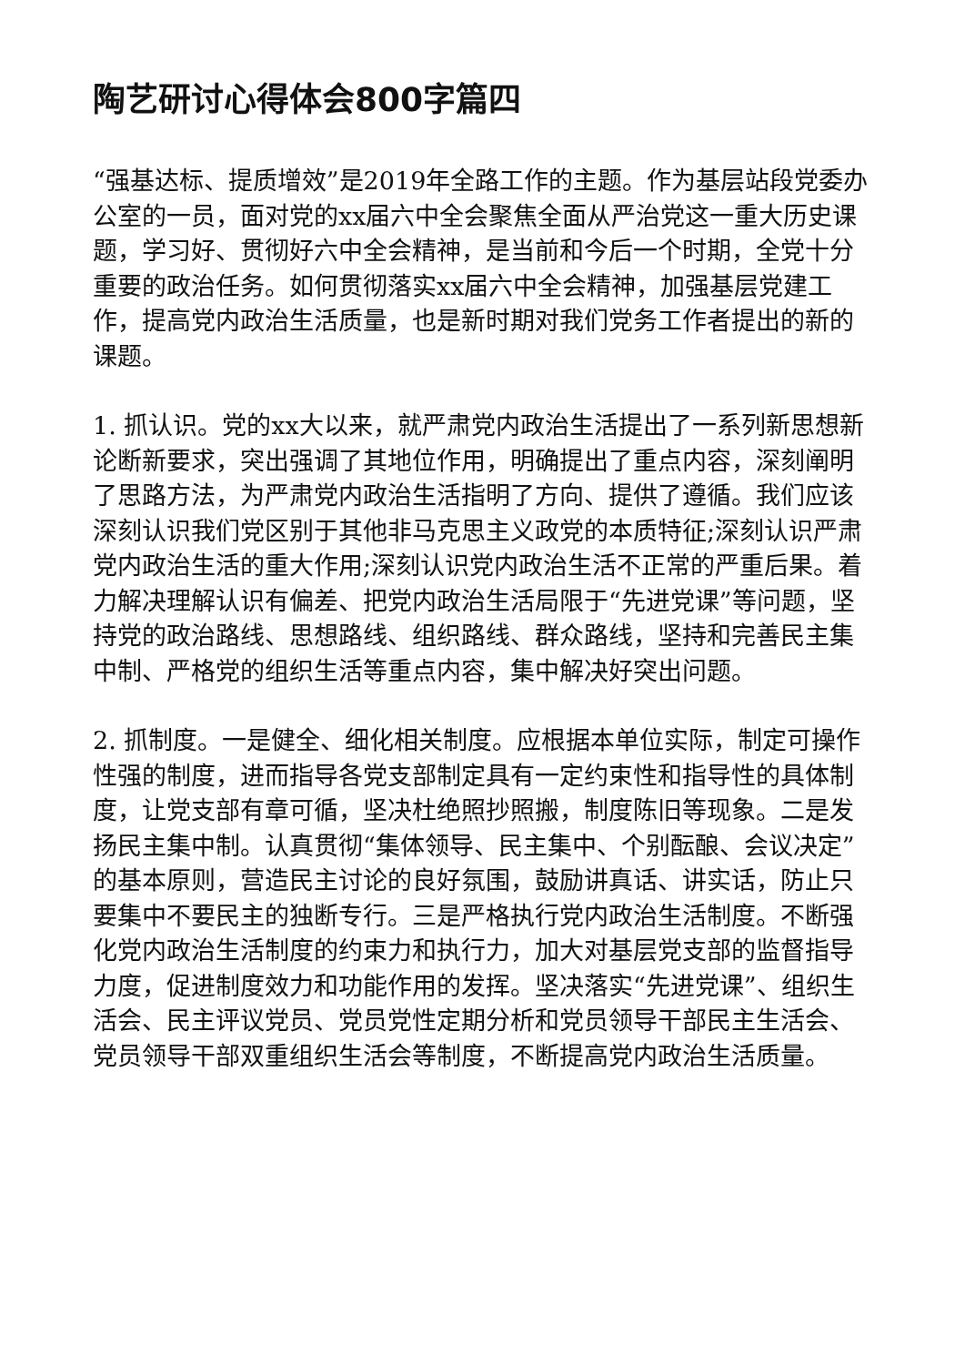陶艺研讨心得体会800字篇四
“强基达标、提质增效”是2019年全路工作的主题。作为基层站段党委办公室的一员，面对党的xx届六中全会聚焦全面从严治党这一重大历史课题，学习好、贯彻好六中全会精神，是当前和今后一个时期，全党十分重要的政治任务。如何贯彻落实xx届六中全会精神，加强基层党建工作，提高党内政治生活质量，也是新时期对我们党务工作者提出的新的课题。
1. 抓认识。党的xx大以来，就严肃党内政治生活提出了一系列新思想新论断新要求，突出强调了其地位作用，明确提出了重点内容，深刻阐明了思路方法，为严肃党内政治生活指明了方向、提供了遵循。我们应该深刻认识我们党区别于其他非马克思主义政党的本质特征;深刻认识严肃党内政治生活的重大作用;深刻认识党内政治生活不正常的严重后果。着力解决理解认识有偏差、把党内政治生活局限于“先进党课”等问题，坚持党的政治路线、思想路线、组织路线、群众路线，坚持和完善民主集中制、严格党的组织生活等重点内容，集中解决好突出问题。
2. 抓制度。一是健全、细化相关制度。应根据本单位实际，制定可操作性强的制度，进而指导各党支部制定具有一定约束性和指导性的具体制度，让党支部有章可循，坚决杜绝照抄照搬，制度陈旧等现象。二是发扬民主集中制。认真贯彻“集体领导、民主集中、个别酝酿、会议决定”的基本原则，营造民主讨论的良好氛围，鼓励讲真话、讲实话，防止只要集中不要民主的独断专行。三是严格执行党内政治生活制度。不断强化党内政治生活制度的约束力和执行力，加大对基层党支部的监督指导力度，促进制度效力和功能作用的发挥。坚决落实“先进党课”、组织生活会、民主评议党员、党员党性定期分析和党员领导干部民主生活会、党员领导干部双重组织生活会等制度，不断提高党内政治生活质量。